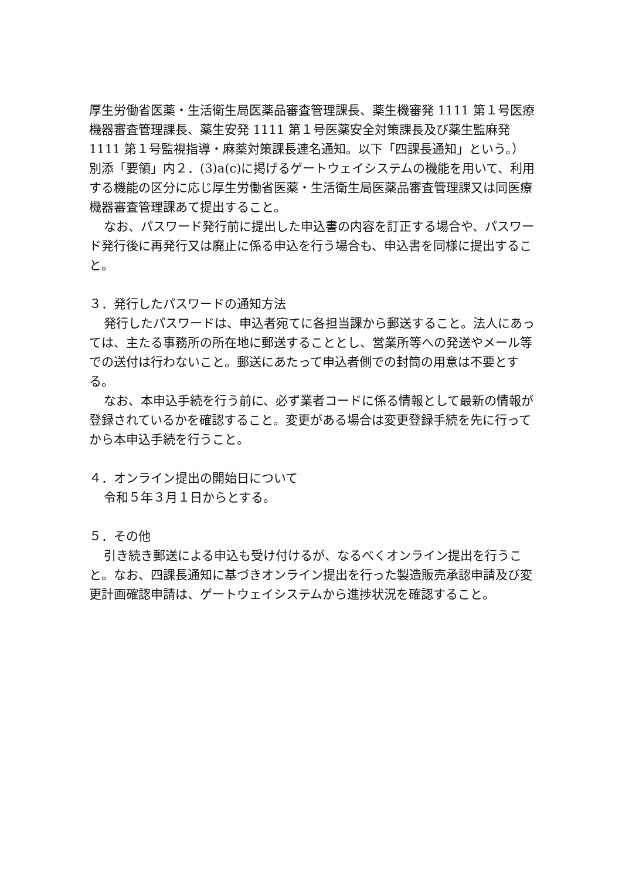厚生労働省医薬・生活衛生局医薬品審査管理課長、薬生機審発 1111 第１号医療機器審査管理課長、薬生安発 1111 第１号医薬安全対策課長及び薬生監麻発 1111 第１号監視指導・麻薬対策課長連名通知。以下「四課長通知」という。）別添「要領」内２．(3)a(c)に掲げるゲートウェイシステムの機能を用いて、利用する機能の区分に応じ厚生労働省医薬・生活衛生局医薬品審査管理課又は同医療機器審査管理課あて提出すること。
なお、パスワード発行前に提出した申込書の内容を訂正する場合や、パスワード発行後に再発行又は廃止に係る申込を行う場合も、申込書を同様に提出すること。
３．発行したパスワードの通知方法
発行したパスワードは、申込者宛てに各担当課から郵送すること。法人にあっては、主たる事務所の所在地に郵送することとし、営業所等への発送やメール等での送付は行わないこと。郵送にあたって申込者側での封筒の用意は不要とする。
なお、本申込手続を行う前に、必ず業者コードに係る情報として最新の情報が登録されているかを確認すること。変更がある場合は変更登録手続を先に行ってから本申込手続を行うこと。
４．オンライン提出の開始日について
令和５年３月１日からとする。
５．その他
引き続き郵送による申込も受け付けるが、なるべくオンライン提出を行うこと。なお、四課長通知に基づきオンライン提出を行った製造販売承認申請及び変更計画確認申請は、ゲートウェイシステムから進捗状況を確認すること。